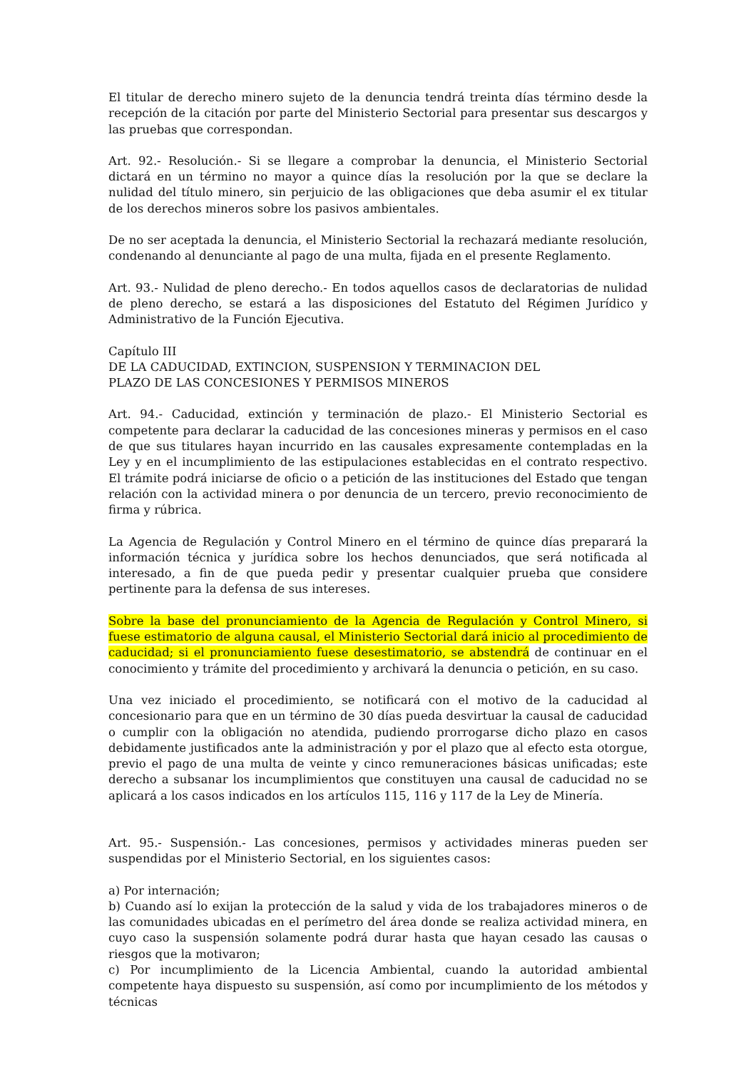El titular de derecho minero sujeto de la denuncia tendrá treinta días término desde la recepción de la citación por parte del Ministerio Sectorial para presentar sus descargos y las pruebas que correspondan.
Art. 92.- Resolución.- Si se llegare a comprobar la denuncia, el Ministerio Sectorial dictará en un término no mayor a quince días la resolución por la que se declare la nulidad del título minero, sin perjuicio de las obligaciones que deba asumir el ex titular de los derechos mineros sobre los pasivos ambientales.
De no ser aceptada la denuncia, el Ministerio Sectorial la rechazará mediante resolución, condenando al denunciante al pago de una multa, fijada en el presente Reglamento.
Art. 93.- Nulidad de pleno derecho.- En todos aquellos casos de declaratorias de nulidad de pleno derecho, se estará a las disposiciones del Estatuto del Régimen Jurídico y Administrativo de la Función Ejecutiva.
Capítulo III
DE LA CADUCIDAD, EXTINCION, SUSPENSION Y TERMINACION DEL
PLAZO DE LAS CONCESIONES Y PERMISOS MINEROS
Art. 94.- Caducidad, extinción y terminación de plazo.- El Ministerio Sectorial es competente para declarar la caducidad de las concesiones mineras y permisos en el caso de que sus titulares hayan incurrido en las causales expresamente contempladas en la Ley y en el incumplimiento de las estipulaciones establecidas en el contrato respectivo. El trámite podrá iniciarse de oficio o a petición de las instituciones del Estado que tengan relación con la actividad minera o por denuncia de un tercero, previo reconocimiento de firma y rúbrica.
La Agencia de Regulación y Control Minero en el término de quince días preparará la información técnica y jurídica sobre los hechos denunciados, que será notificada al interesado, a fin de que pueda pedir y presentar cualquier prueba que considere pertinente para la defensa de sus intereses.
Sobre la base del pronunciamiento de la Agencia de Regulación y Control Minero, si fuese estimatorio de alguna causal, el Ministerio Sectorial dará inicio al procedimiento de caducidad; si el pronunciamiento fuese desestimatorio, se abstendrá de continuar en el conocimiento y trámite del procedimiento y archivará la denuncia o petición, en su caso.
Una vez iniciado el procedimiento, se notificará con el motivo de la caducidad al concesionario para que en un término de 30 días pueda desvirtuar la causal de caducidad o cumplir con la obligación no atendida, pudiendo prorrogarse dicho plazo en casos debidamente justificados ante la administración y por el plazo que al efecto esta otorgue, previo el pago de una multa de veinte y cinco remuneraciones básicas unificadas; este derecho a subsanar los incumplimientos que constituyen una causal de caducidad no se aplicará a los casos indicados en los artículos 115, 116 y 117 de la Ley de Minería.
Art. 95.- Suspensión.- Las concesiones, permisos y actividades mineras pueden ser suspendidas por el Ministerio Sectorial, en los siguientes casos:
a) Por internación;
b) Cuando así lo exijan la protección de la salud y vida de los trabajadores mineros o de las comunidades ubicadas en el perímetro del área donde se realiza actividad minera, en cuyo caso la suspensión solamente podrá durar hasta que hayan cesado las causas o riesgos que la motivaron;
c) Por incumplimiento de la Licencia Ambiental, cuando la autoridad ambiental competente haya dispuesto su suspensión, así como por incumplimiento de los métodos y técnicas